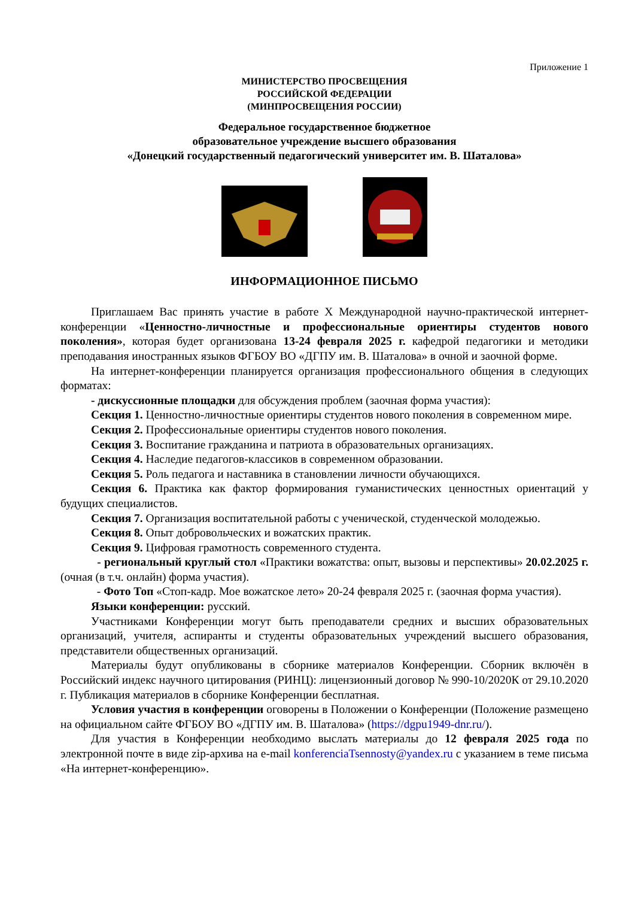Приложение 1
МИНИСТЕРСТВО ПРОСВЕЩЕНИЯ
РОССИЙСКОЙ ФЕДЕРАЦИИ
(МИНПРОСВЕЩЕНИЯ РОССИИ)
Федеральное государственное бюджетное
образовательное учреждение высшего образования
«Донецкий государственный педагогический университет им. В. Шаталова»
ИНФОРМАЦИОННОЕ ПИСЬМО
Приглашаем Вас принять участие в работе X Международной научно-практической интернет-конференции «Ценностно-личностные и профессиональные ориентиры студентов нового поколения», которая будет организована 13-24 февраля 2025 г. кафедрой педагогики и методики преподавания иностранных языков ФГБОУ ВО «ДГПУ им. В. Шаталова» в очной и заочной форме.
На интернет-конференции планируется организация профессионального общения в следующих форматах:
- дискуссионные площадки для обсуждения проблем (заочная форма участия):
Секция 1. Ценностно-личностные ориентиры студентов нового поколения в современном мире.
Секция 2. Профессиональные ориентиры студентов нового поколения.
Секция 3. Воспитание гражданина и патриота в образовательных организациях.
Секция 4. Наследие педагогов-классиков в современном образовании.
Секция 5. Роль педагога и наставника в становлении личности обучающихся.
Секция 6. Практика как фактор формирования гуманистических ценностных ориентаций у будущих специалистов.
Секция 7. Организация воспитательной работы с ученической, студенческой молодежью.
Секция 8. Опыт добровольческих и вожатских практик.
Секция 9. Цифровая грамотность современного студента.
- региональный круглый стол «Практики вожатства: опыт, вызовы и перспективы» 20.02.2025 г. (очная (в т.ч. онлайн) форма участия).
- Фото Топ «Стоп-кадр. Мое вожатское лето» 20-24 февраля 2025 г. (заочная форма участия).
Языки конференции: русский.
Участниками Конференции могут быть преподаватели средних и высших образовательных организаций, учителя, аспиранты и студенты образовательных учреждений высшего образования, представители общественных организаций.
Материалы будут опубликованы в сборнике материалов Конференции. Сборник включён в Российский индекс научного цитирования (РИНЦ): лицензионный договор № 990-10/2020К от 29.10.2020 г. Публикация материалов в сборнике Конференции бесплатная.
Условия участия в конференции оговорены в Положении о Конференции (Положение размещено на официальном сайте ФГБОУ ВО «ДГПУ им. В. Шаталова» (https://dgpu1949-dnr.ru/).
Для участия в Конференции необходимо выслать материалы до 12 февраля 2025 года по электронной почте в виде zip-архива на e-mail konferenciaTsennosty@yandex.ru с указанием в теме письма «На интернет-конференцию».